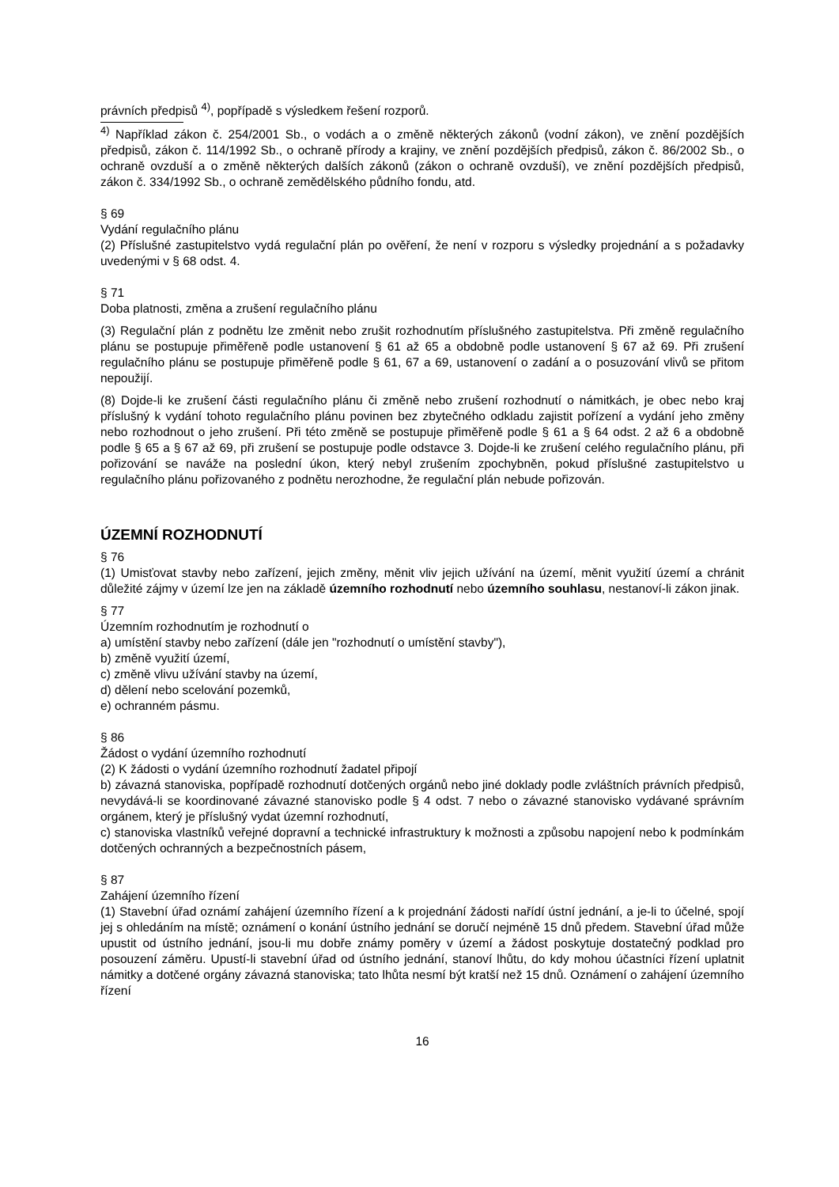právních předpisů <sup>4)</sup>, popřípadě s výsledkem řešení rozporů.
<sup>4)</sup> Například zákon č. 254/2001 Sb., o vodách a o změně některých zákonů (vodní zákon), ve znění pozdějších předpisů, zákon č. 114/1992 Sb., o ochraně přírody a krajiny, ve znění pozdějších předpisů, zákon č. 86/2002 Sb., o ochraně ovzduší a o změně některých dalších zákonů (zákon o ochraně ovzduší), ve znění pozdějších předpisů, zákon č. 334/1992 Sb., o ochraně zemědělského půdního fondu, atd.
§ 69
Vydání regulačního plánu
(2) Příslušné zastupitelstvo vydá regulační plán po ověření, že není v rozporu s výsledky projednání a s požadavky uvedenými v § 68 odst. 4.
§ 71
Doba platnosti, změna a zrušení regulačního plánu
(3) Regulační plán z podnětu lze změnit nebo zrušit rozhodnutím příslušného zastupitelstva. Při změně regulačního plánu se postupuje přiměřeně podle ustanovení § 61 až 65 a obdobně podle ustanovení § 67 až 69. Při zrušení regulačního plánu se postupuje přiměřeně podle § 61, 67 a 69, ustanovení o zadání a o posuzování vlivů se přitom nepoužijí.
(8) Dojde-li ke zrušení části regulačního plánu či změně nebo zrušení rozhodnutí o námitkách, je obec nebo kraj příslušný k vydání tohoto regulačního plánu povinen bez zbytečného odkladu zajistit pořízení a vydání jeho změny nebo rozhodnout o jeho zrušení. Při této změně se postupuje přiměřeně podle § 61 a § 64 odst. 2 až 6 a obdobně podle § 65 a § 67 až 69, při zrušení se postupuje podle odstavce 3. Dojde-li ke zrušení celého regulačního plánu, při pořizování se naváže na poslední úkon, který nebyl zrušením zpochybněn, pokud příslušné zastupitelstvo u regulačního plánu pořizovaného z podnětu nerozhodne, že regulační plán nebude pořizován.
ÚZEMNÍ ROZHODNUTÍ
§ 76
(1) Umisťovat stavby nebo zařízení, jejich změny, měnit vliv jejich užívání na území, měnit využití území a chránit důležité zájmy v území lze jen na základě územního rozhodnutí nebo územního souhlasu, nestanoví-li zákon jinak.
§ 77
Územním rozhodnutím je rozhodnutí o
a) umístění stavby nebo zařízení (dále jen "rozhodnutí o umístění stavby"),
b) změně využití území,
c) změně vlivu užívání stavby na území,
d) dělení nebo scelování pozemků,
e) ochranném pásmu.
§ 86
Žádost o vydání územního rozhodnutí
(2) K žádosti o vydání územního rozhodnutí žadatel připojí
b) závazná stanoviska, popřípadě rozhodnutí dotčených orgánů nebo jiné doklady podle zvláštních právních předpisů, nevydává-li se koordinované závazné stanovisko podle § 4 odst. 7 nebo o závazné stanovisko vydávané správním orgánem, který je příslušný vydat územní rozhodnutí,
c) stanoviska vlastníků veřejné dopravní a technické infrastruktury k možnosti a způsobu napojení nebo k podmínkám dotčených ochranných a bezpečnostních pásem,
§ 87
Zahájení územního řízení
(1) Stavební úřad oznámí zahájení územního řízení a k projednání žádosti nařídí ústní jednání, a je-li to účelné, spojí jej s ohledáním na místě; oznámení o konání ústního jednání se doručí nejméně 15 dnů předem. Stavební úřad může upustit od ústního jednání, jsou-li mu dobře známy poměry v území a žádost poskytuje dostatečný podklad pro posouzení záměru. Upustí-li stavební úřad od ústního jednání, stanoví lhůtu, do kdy mohou účastníci řízení uplatnit námitky a dotčené orgány závazná stanoviska; tato lhůta nesmí být kratší než 15 dnů. Oznámení o zahájení územního řízení
16